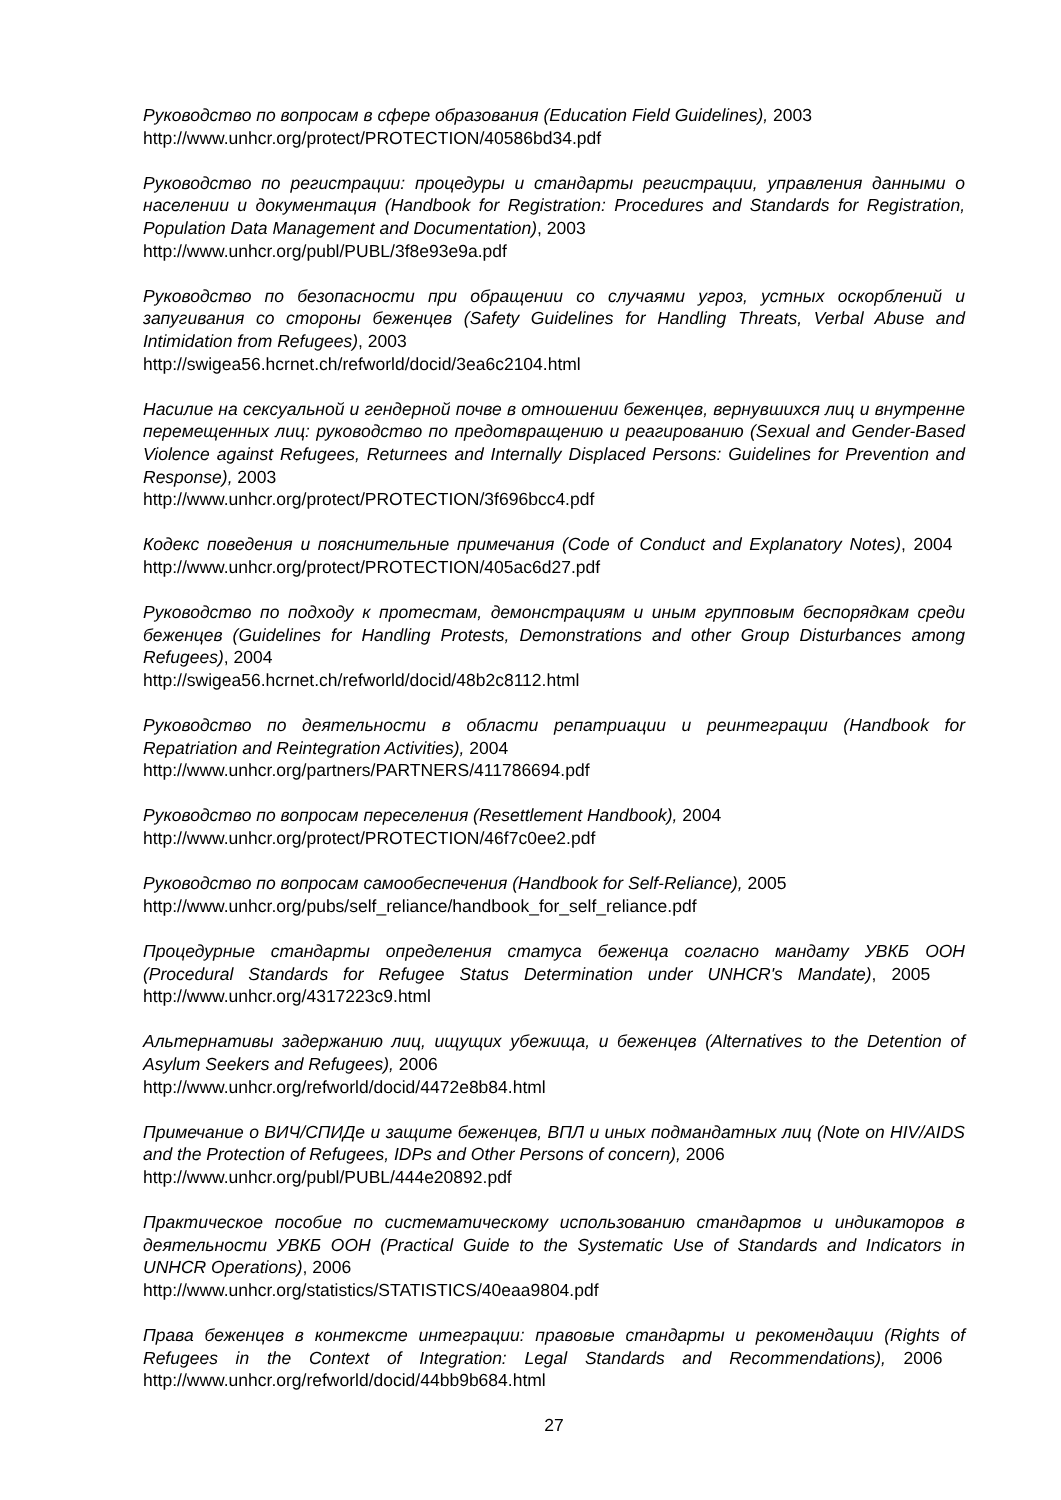Руководство по вопросам в сфере образования (Education Field Guidelines), 2003
http://www.unhcr.org/protect/PROTECTION/40586bd34.pdf
Руководство по регистрации: процедуры и стандарты регистрации, управления данными о населении и документация (Handbook for Registration: Procedures and Standards for Registration, Population Data Management and Documentation), 2003
http://www.unhcr.org/publ/PUBL/3f8e93e9a.pdf
Руководство по безопасности при обращении со случаями угроз, устных оскорблений и запугивания со стороны беженцев (Safety Guidelines for Handling Threats, Verbal Abuse and Intimidation from Refugees), 2003
http://swigea56.hcrnet.ch/refworld/docid/3ea6c2104.html
Насилие на сексуальной и гендерной почве в отношении беженцев, вернувшихся лиц и внутренне перемещенных лиц: руководство по предотвращению и реагированию (Sexual and Gender-Based Violence against Refugees, Returnees and Internally Displaced Persons: Guidelines for Prevention and Response), 2003
http://www.unhcr.org/protect/PROTECTION/3f696bcc4.pdf
Кодекс поведения и пояснительные примечания (Code of Conduct and Explanatory Notes), 2004 http://www.unhcr.org/protect/PROTECTION/405ac6d27.pdf
Руководство по подходу к протестам, демонстрациям и иным групповым беспорядкам среди беженцев (Guidelines for Handling Protests, Demonstrations and other Group Disturbances among Refugees), 2004
http://swigea56.hcrnet.ch/refworld/docid/48b2c8112.html
Руководство по деятельности в области репатриации и реинтеграции (Handbook for Repatriation and Reintegration Activities), 2004
http://www.unhcr.org/partners/PARTNERS/411786694.pdf
Руководство по вопросам переселения (Resettlement Handbook), 2004
http://www.unhcr.org/protect/PROTECTION/46f7c0ee2.pdf
Руководство по вопросам самообеспечения (Handbook for Self-Reliance), 2005
http://www.unhcr.org/pubs/self_reliance/handbook_for_self_reliance.pdf
Процедурные стандарты определения статуса беженца согласно мандату УВКБ ООН (Procedural Standards for Refugee Status Determination under UNHCR's Mandate), 2005 http://www.unhcr.org/4317223c9.html
Альтернативы задержанию лиц, ищущих убежища, и беженцев (Alternatives to the Detention of Asylum Seekers and Refugees), 2006
http://www.unhcr.org/refworld/docid/4472e8b84.html
Примечание о ВИЧ/СПИДе и защите беженцев, ВПЛ и иных подмандатных лиц (Note on HIV/AIDS and the Protection of Refugees, IDPs and Other Persons of concern), 2006
http://www.unhcr.org/publ/PUBL/444e20892.pdf
Практическое пособие по систематическому использованию стандартов и индикаторов в деятельности УВКБ ООН (Practical Guide to the Systematic Use of Standards and Indicators in UNHCR Operations), 2006
http://www.unhcr.org/statistics/STATISTICS/40eaa9804.pdf
Права беженцев в контексте интеграции: правовые стандарты и рекомендации (Rights of Refugees in the Context of Integration: Legal Standards and Recommendations), 2006 http://www.unhcr.org/refworld/docid/44bb9b684.html
27